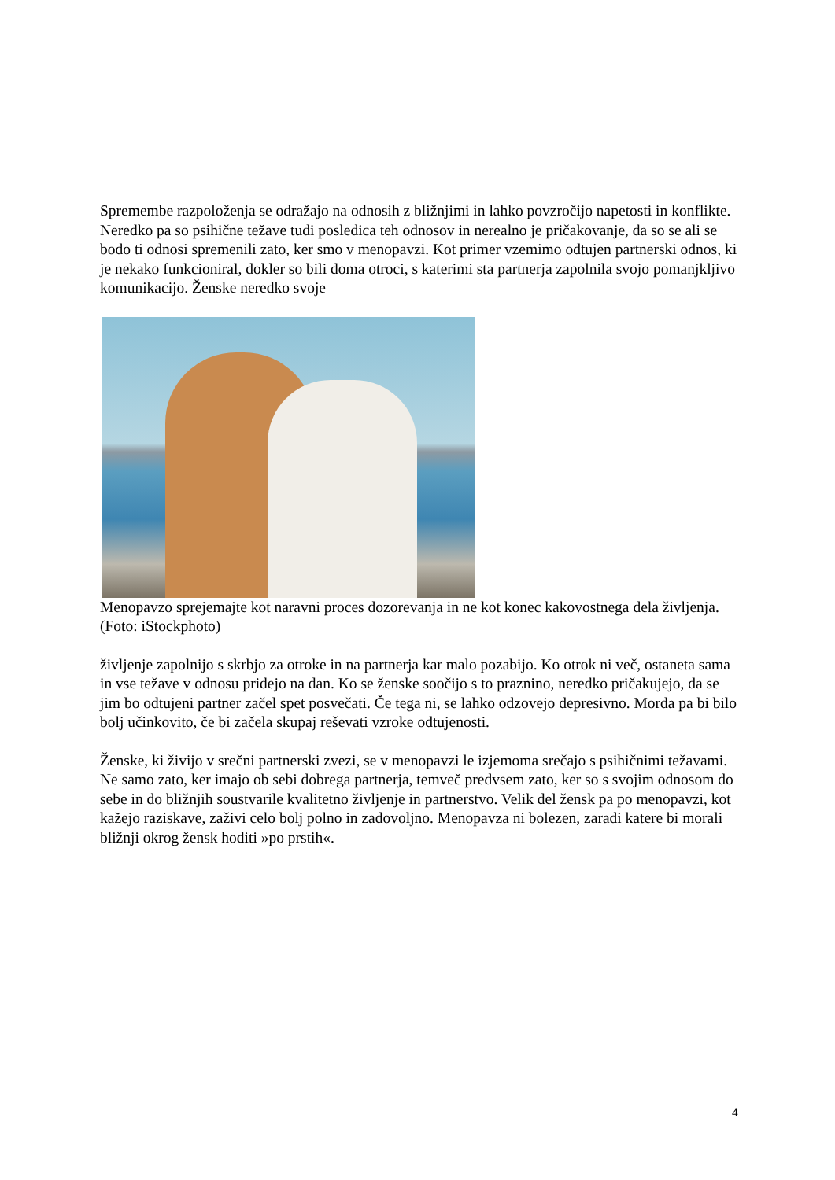Spremembe razpoloženja se odražajo na odnosih z bližnjimi in lahko povzročijo napetosti in konflikte. Neredko pa so psihične težave tudi posledica teh odnosov in nerealno je pričakovanje, da so se ali se bodo ti odnosi spremenili zato, ker smo v menopavzi. Kot primer vzemimo odtujen partnerski odnos, ki je nekako funkcioniral, dokler so bili doma otroci, s katerimi sta partnerja zapolnila svojo pomanjkljivo komunikacijo. Ženske neredko svoje
Menopavzo sprejemajte kot naravni proces dozorevanja in ne kot konec kakovostnega dela življenja. (Foto: iStockphoto)
življenje zapolnijo s skrbjo za otroke in na partnerja kar malo pozabijo. Ko otrok ni več, ostaneta sama in vse težave v odnosu pridejo na dan. Ko se ženske soočijo s to praznino, neredko pričakujejo, da se jim bo odtujeni partner začel spet posvečati. Če tega ni, se lahko odzovejo depresivno. Morda pa bi bilo bolj učinkovito, če bi začela skupaj reševati vzroke odtujenosti.
Ženske, ki živijo v srečni partnerski zvezi, se v menopavzi le izjemoma srečajo s psihičnimi težavami. Ne samo zato, ker imajo ob sebi dobrega partnerja, temveč predvsem zato, ker so s svojim odnosom do sebe in do bližnjih soustvarile kvalitetno življenje in partnerstvo. Velik del žensk pa po menopavzi, kot kažejo raziskave, zaživi celo bolj polno in zadovoljno. Menopavza ni bolezen, zaradi katere bi morali bližnji okrog žensk hoditi »po prstih«.
4